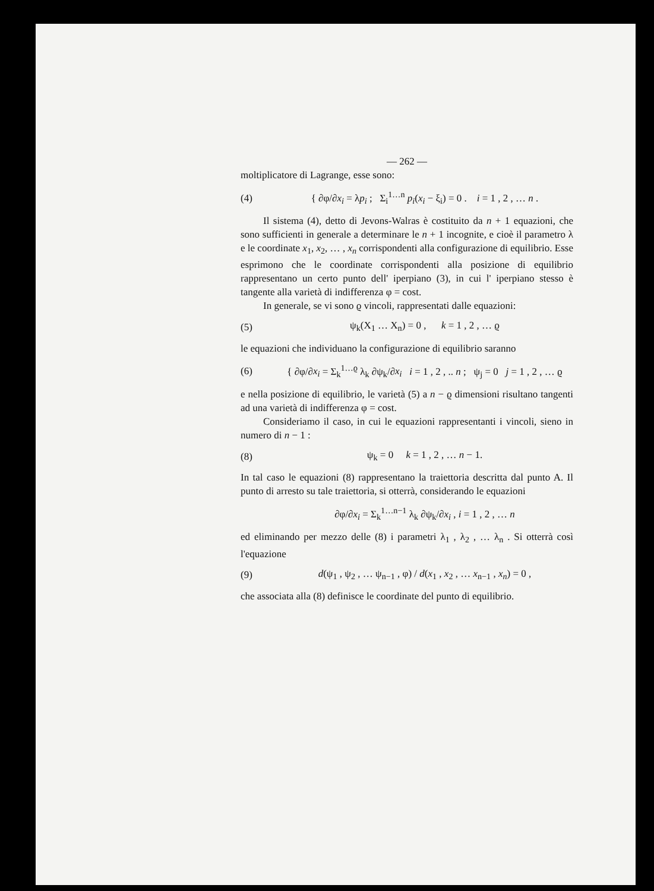— 262 —
moltiplicatore di Lagrange, esse sono:
(4) { ∂φ/∂x<sub>i</sub> = λp<sub>i</sub> ; Σ<sub>i</sub><sup>1…n</sup> p<sub>i</sub>(x<sub>i</sub> − ξ<sub>i</sub>) = 0 . i = 1 , 2 , … n .
Il sistema (4), detto di Jevons-Walras è costituito da n + 1 equazioni, che sono sufficienti in generale a determinare le n + 1 incognite, e cioè il parametro λ e le coordinate x<sub>1</sub>, x<sub>2</sub>, … , x<sub>n</sub> corrispondenti alla configurazione di equilibrio. Esse esprimono che le coordinate corrispondenti alla posizione di equilibrio rappresentano un certo punto dell' iperpiano (3), in cui l' iperpiano stesso è tangente alla varietà di indifferenza φ = cost.
In generale, se vi sono ϱ vincoli, rappresentati dalle equazioni:
(5) ψ<sub>k</sub>(X<sub>1</sub> … X<sub>n</sub>) = 0 , k = 1 , 2 , … ϱ
le equazioni che individuano la configurazione di equilibrio saranno
(6) { ∂φ/∂x<sub>i</sub> = Σ<sub>k</sub><sup>1…ϱ</sup> λ<sub>k</sub> ∂ψ<sub>k</sub>/∂x<sub>i</sub> i = 1 , 2 , .. n ; ψ<sub>j</sub> = 0 j = 1 , 2 , … ϱ
e nella posizione di equilibrio, le varietà (5) a n − ϱ dimensioni risultano tangenti ad una varietà di indifferenza φ = cost.
Consideriamo il caso, in cui le equazioni rappresentanti i vincoli, sieno in numero di n − 1 :
(8) ψ<sub>k</sub> = 0 k = 1 , 2 , … n − 1.
In tal caso le equazioni (8) rappresentano la traiettoria descritta dal punto A. Il punto di arresto su tale traiettoria, si otterrà, considerando le equazioni
∂φ/∂x<sub>i</sub> = Σ<sub>k</sub><sup>1…n−1</sup> λ<sub>k</sub> ∂ψ<sub>k</sub>/∂x<sub>i</sub> , i = 1 , 2 , … n
ed eliminando per mezzo delle (8) i parametri λ<sub>1</sub> , λ<sub>2</sub> , … λ<sub>n</sub> . Si otterrà così l'equazione
(9) d(ψ<sub>1</sub> , ψ<sub>2</sub> , … ψ<sub>n−1</sub> , φ) / d(x<sub>1</sub> , x<sub>2</sub> , … x<sub>n−1</sub> , x<sub>n</sub>) = 0 ,
che associata alla (8) definisce le coordinate del punto di equilibrio.